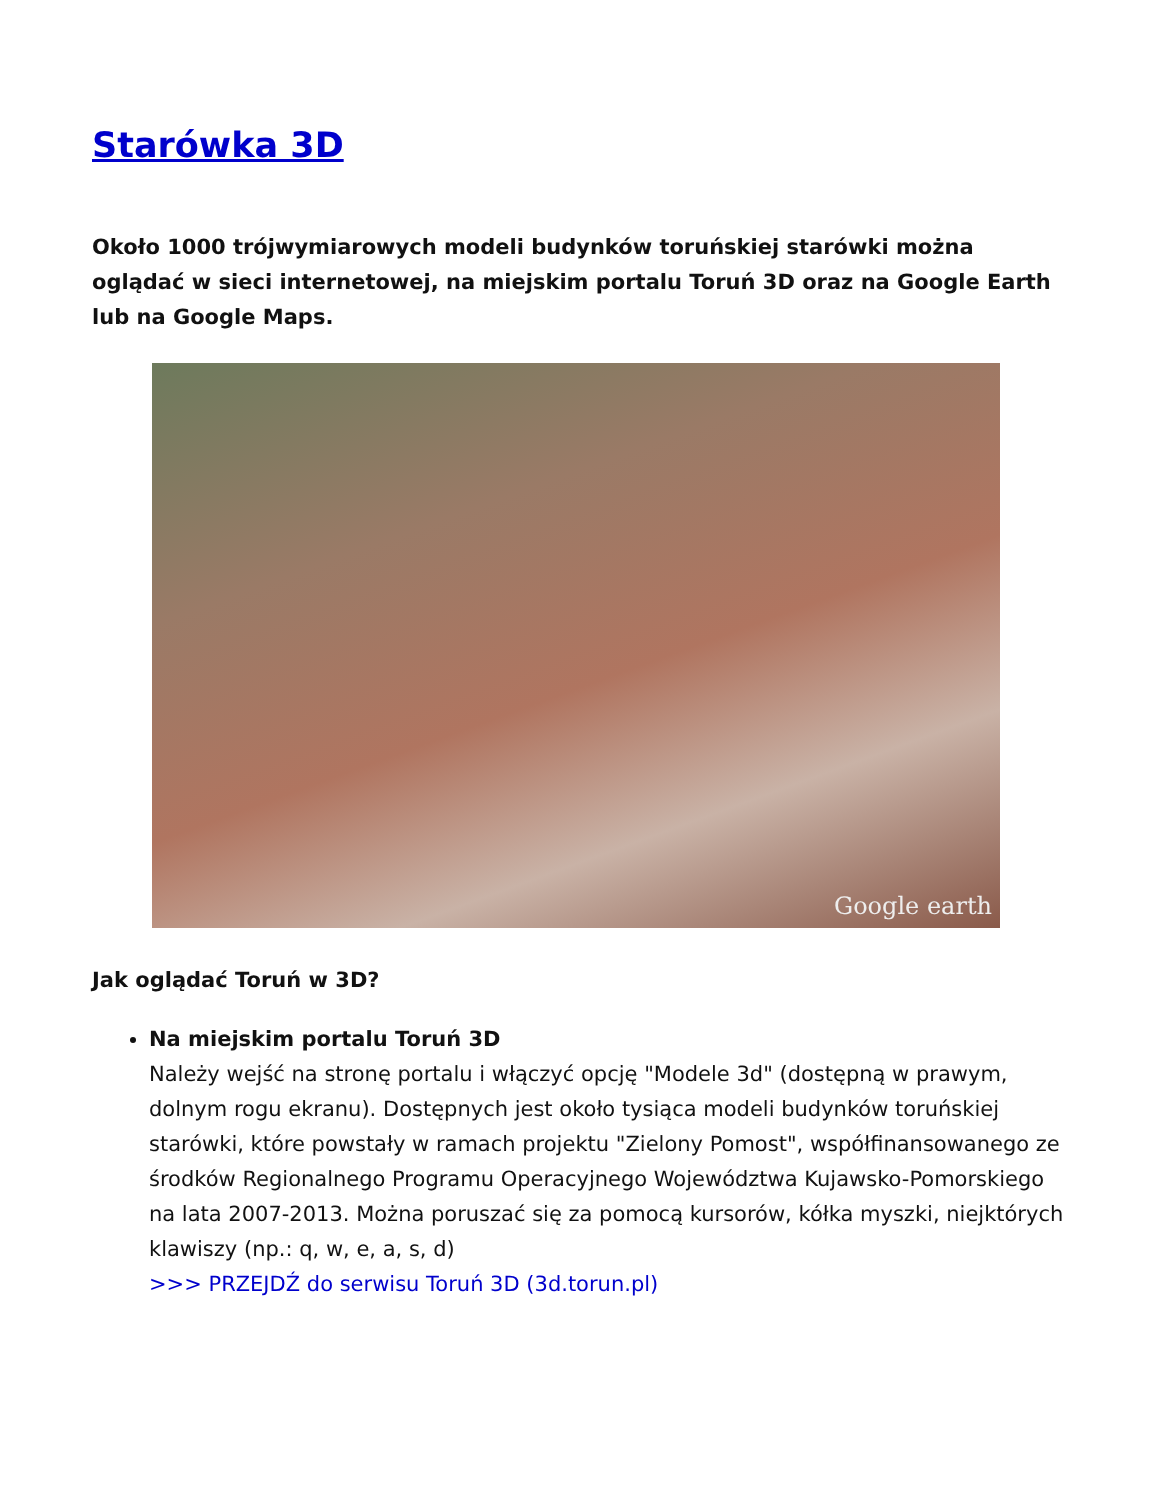Starówka 3D
Około 1000 trójwymiarowych modeli budynków toruńskiej starówki można oglądać w sieci internetowej, na miejskim portalu Toruń 3D oraz na Google Earth lub na Google Maps.
Google earth
Jak oglądać Toruń w 3D?
Na miejskim portalu Toruń 3D
Należy wejść na stronę portalu i włączyć opcję "Modele 3d" (dostępną w prawym, dolnym rogu ekranu). Dostępnych jest około tysiąca modeli budynków toruńskiej starówki, które powstały w ramach projektu "Zielony Pomost", współfinansowanego ze środków Regionalnego Programu Operacyjnego Województwa Kujawsko-Pomorskiego na lata 2007-2013. Można poruszać się za pomocą kursorów, kółka myszki, niejktórych klawiszy (np.: q, w, e, a, s, d)
>>> PRZEJDŹ do serwisu Toruń 3D (3d.torun.pl)